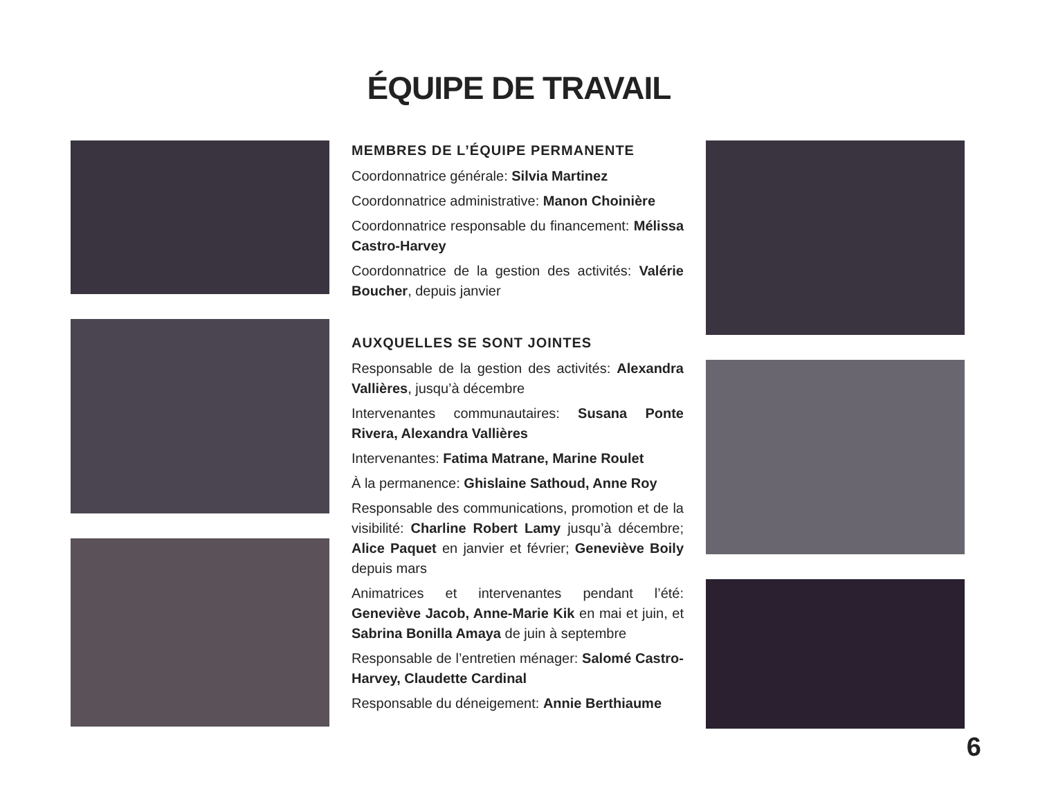ÉQUIPE DE TRAVAIL
MEMBRES DE L’ÉQUIPE PERMANENTE
Coordonnatrice générale: Silvia Martinez
Coordonnatrice administrative: Manon Choinière
Coordonnatrice responsable du financement: Mélissa Castro-Harvey
Coordonnatrice de la gestion des activités: Valérie Boucher, depuis janvier
AUXQUELLES SE SONT JOINTES
Responsable de la gestion des activités: Alexandra Vallières, jusqu’à décembre
Intervenantes communautaires: Susana Ponte Rivera, Alexandra Vallières
Intervenantes: Fatima Matrane, Marine Roulet
À la permanence: Ghislaine Sathoud, Anne Roy
Responsable des communications, promotion et de la visibilité: Charline Robert Lamy jusqu’à décembre; Alice Paquet en janvier et février; Geneviève Boily depuis mars
Animatrices et intervenantes pendant l’été: Geneviève Jacob, Anne-Marie Kik en mai et juin, et Sabrina Bonilla Amaya de juin à septembre
Responsable de l’entretien ménager: Salomé Castro-Harvey, Claudette Cardinal
Responsable du déneigement: Annie Berthiaume
6